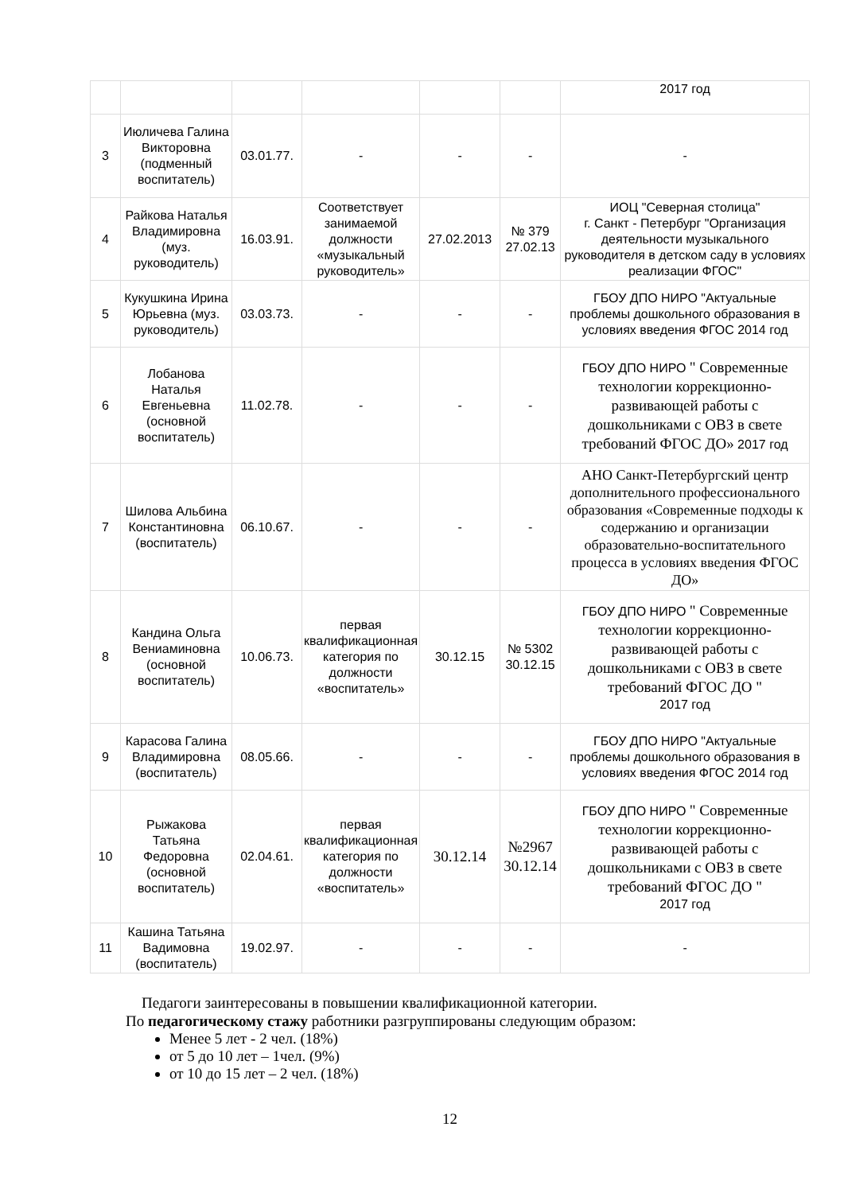| | | | | | | 2017 год |
| 3 | Июличева Галина Викторовна (подменный воспитатель) | 03.01.77. | - | - | - | - |
| 4 | Райкова Наталья Владимировна (муз. руководитель) | 16.03.91. | Соответствует занимаемой должности «музыкальный руководитель» | 27.02.2013 | № 379 27.02.13 | ИОЦ "Северная столица" г. Санкт - Петербург "Организация деятельности музыкального руководителя в детском саду в условиях реализации ФГОС" |
| 5 | Кукушкина Ирина Юрьевна (муз. руководитель) | 03.03.73. | - | - | - | ГБОУ ДПО НИРО "Актуальные проблемы дошкольного образования в условиях введения ФГОС 2014 год |
| 6 | Лобанова Наталья Евгеньевна (основной воспитатель) | 11.02.78. | - | - | - | ГБОУ ДПО НИРО " Современные технологии коррекционно-развивающей работы с дошкольниками с ОВЗ в свете требований ФГОС ДО» 2017 год |
| 7 | Шилова Альбина Константиновна (воспитатель) | 06.10.67. | - | - | - | АНО Санкт-Петербургский центр дополнительного профессионального образования «Современные подходы к содержанию и организации образовательно-воспитательного процесса в условиях введения ФГОС ДО» |
| 8 | Кандина Ольга Вениаминовна (основной воспитатель) | 10.06.73. | первая квалификационная категория по должности «воспитатель» | 30.12.15 | № 5302 30.12.15 | ГБОУ ДПО НИРО " Современные технологии коррекционно-развивающей работы с дошкольниками с ОВЗ в свете требований ФГОС ДО " 2017 год |
| 9 | Карасова Галина Владимировна (воспитатель) | 08.05.66. | - | - | - | ГБОУ ДПО НИРО "Актуальные проблемы дошкольного образования в условиях введения ФГОС 2014 год |
| 10 | Рыжакова Татьяна Федоровна (основной воспитатель) | 02.04.61. | первая квалификационная категория по должности «воспитатель» | 30.12.14 | №2967 30.12.14 | ГБОУ ДПО НИРО " Современные технологии коррекционно-развивающей работы с дошкольниками с ОВЗ в свете требований ФГОС ДО " 2017 год |
| 11 | Кашина Татьяна Вадимовна (воспитатель) | 19.02.97. | - | - | - | - |
Педагоги заинтересованы в повышении квалификационной категории.
По педагогическому стажу работники разгруппированы следующим образом:
Менее 5 лет - 2 чел. (18%)
от 5 до 10 лет – 1чел. (9%)
от 10 до 15 лет – 2 чел. (18%)
12